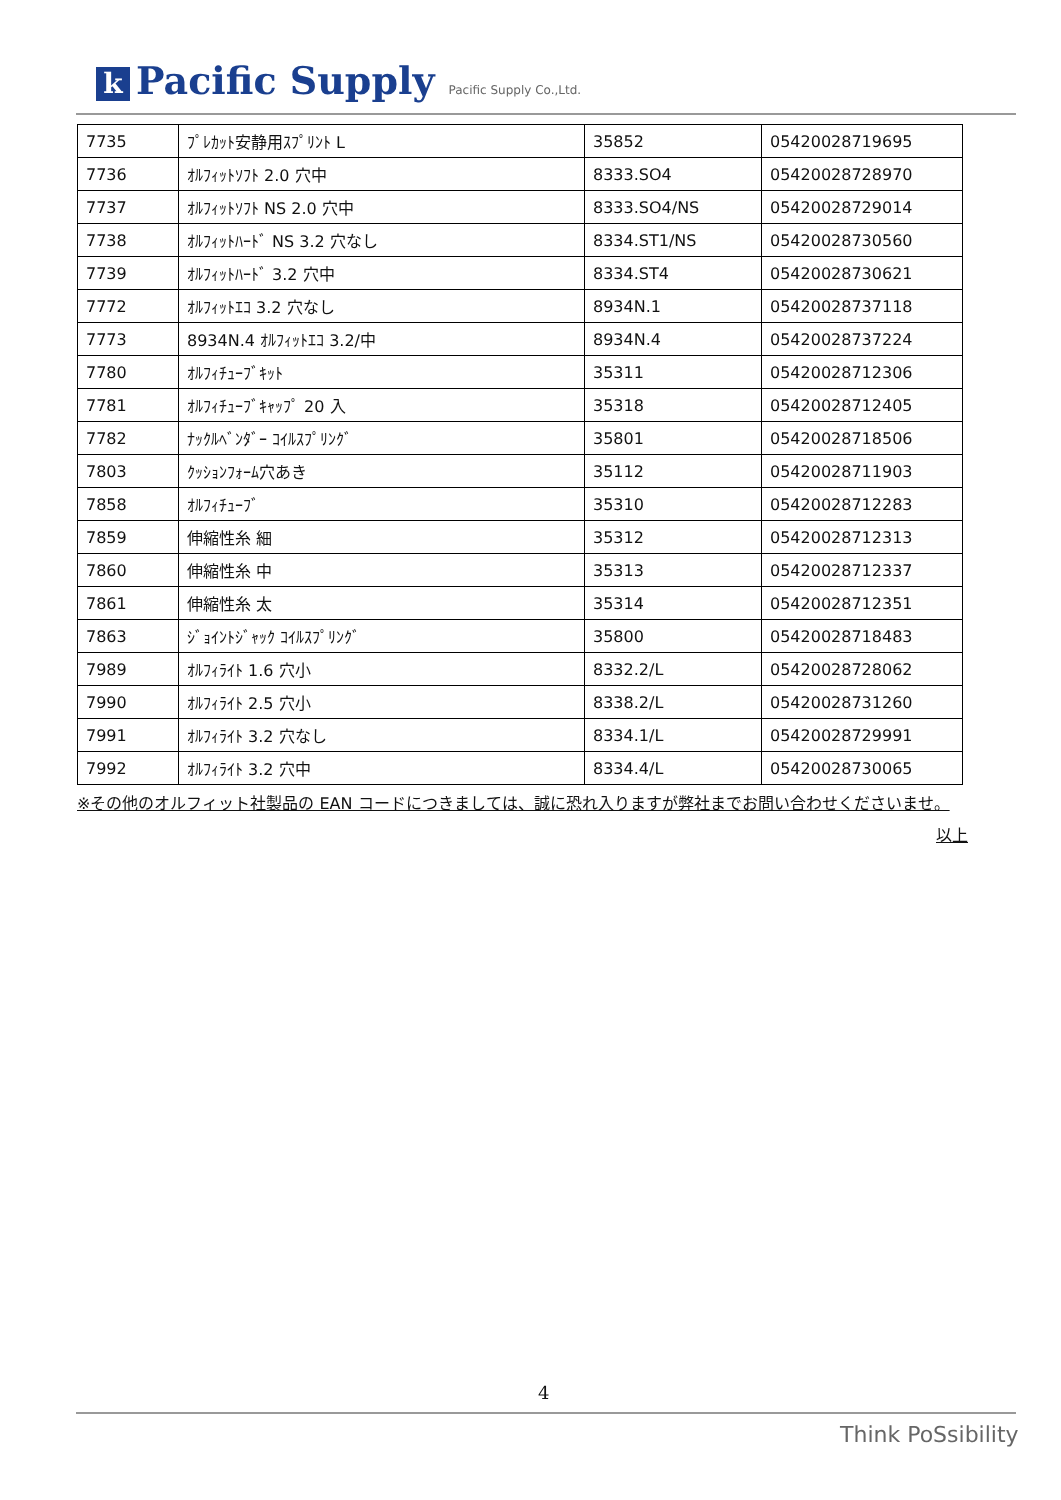k Pacific Supply Pacific Supply Co.,Ltd.
| 7735 | ﾌﾟﾚｶｯﾄ安静用ｽﾌﾟﾘﾝﾄ L | 35852 | 05420028719695 |
| 7736 | ｵﾙﾌｨｯﾄｿﾌﾄ 2.0 穴中 | 8333.SO4 | 05420028728970 |
| 7737 | ｵﾙﾌｨｯﾄｿﾌﾄ NS 2.0 穴中 | 8333.SO4/NS | 05420028729014 |
| 7738 | ｵﾙﾌｨｯﾄﾊｰﾄﾞ NS 3.2 穴なし | 8334.ST1/NS | 05420028730560 |
| 7739 | ｵﾙﾌｨｯﾄﾊｰﾄﾞ 3.2 穴中 | 8334.ST4 | 05420028730621 |
| 7772 | ｵﾙﾌｨｯﾄｴｺ 3.2 穴なし | 8934N.1 | 05420028737118 |
| 7773 | 8934N.4 ｵﾙﾌｨｯﾄｴｺ 3.2/中 | 8934N.4 | 05420028737224 |
| 7780 | ｵﾙﾌｨﾁｭｰﾌﾞｷｯﾄ | 35311 | 05420028712306 |
| 7781 | ｵﾙﾌｨﾁｭｰﾌﾞｷｬｯﾌﾟ 20 入 | 35318 | 05420028712405 |
| 7782 | ﾅｯｸﾙﾍﾞﾝﾀﾞｰ ｺｲﾙｽﾌﾟﾘﾝｸﾞ | 35801 | 05420028718506 |
| 7803 | ｸｯｼｮﾝﾌｫｰﾑ穴あき | 35112 | 05420028711903 |
| 7858 | ｵﾙﾌｨﾁｭｰﾌﾞ | 35310 | 05420028712283 |
| 7859 | 伸縮性糸 細 | 35312 | 05420028712313 |
| 7860 | 伸縮性糸 中 | 35313 | 05420028712337 |
| 7861 | 伸縮性糸 太 | 35314 | 05420028712351 |
| 7863 | ｼﾞｮｲﾝﾄｼﾞｬｯｸ ｺｲﾙｽﾌﾟﾘﾝｸﾞ | 35800 | 05420028718483 |
| 7989 | ｵﾙﾌｨﾗｲﾄ 1.6 穴小 | 8332.2/L | 05420028728062 |
| 7990 | ｵﾙﾌｨﾗｲﾄ 2.5 穴小 | 8338.2/L | 05420028731260 |
| 7991 | ｵﾙﾌｨﾗｲﾄ 3.2 穴なし | 8334.1/L | 05420028729991 |
| 7992 | ｵﾙﾌｨﾗｲﾄ 3.2 穴中 | 8334.4/L | 05420028730065 |
※その他のオルフィット社製品の EAN コードにつきましては、誠に恐れ入りますが弊社までお問い合わせくださいませ。
以上
4
Think PoSsibility